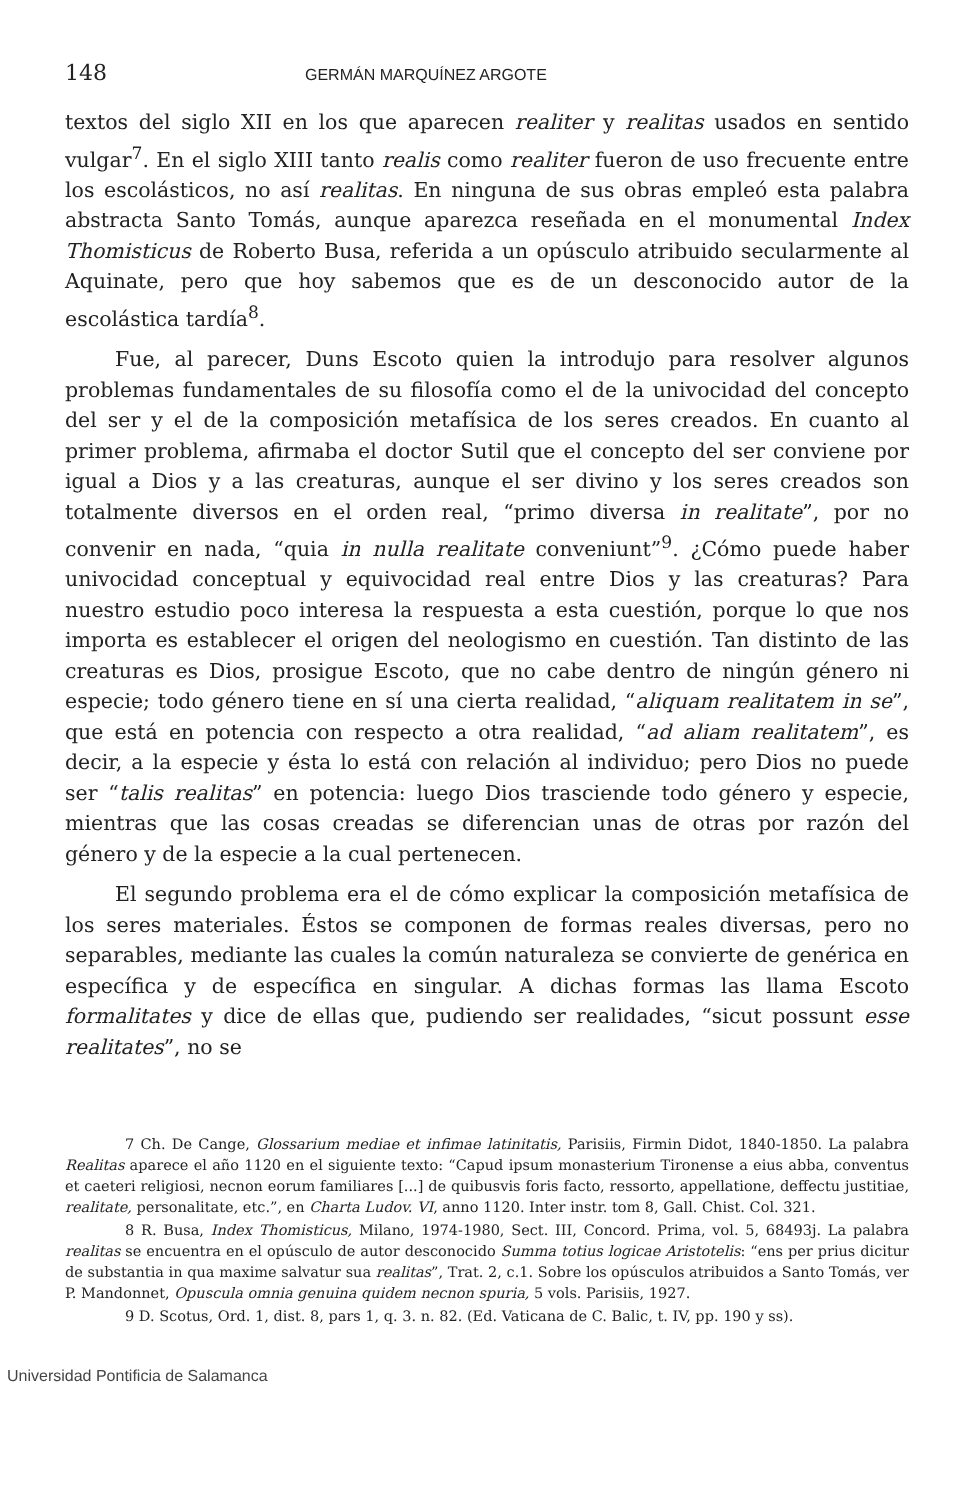148 GERMÁN MARQUÍNEZ ARGOTE
textos del siglo XII en los que aparecen realiter y realitas usados en sentido vulgar<sup>7</sup>. En el siglo XIII tanto realis como realiter fueron de uso frecuente entre los escolásticos, no así realitas. En ninguna de sus obras empleó esta palabra abstracta Santo Tomás, aunque aparezca reseñada en el monumental Index Thomisticus de Roberto Busa, referida a un opúsculo atribuido secularmente al Aquinate, pero que hoy sabemos que es de un desconocido autor de la escolástica tardía<sup>8</sup>.
Fue, al parecer, Duns Escoto quien la introdujo para resolver algunos problemas fundamentales de su filosofía como el de la univocidad del concepto del ser y el de la composición metafísica de los seres creados. En cuanto al primer problema, afirmaba el doctor Sutil que el concepto del ser conviene por igual a Dios y a las creaturas, aunque el ser divino y los seres creados son totalmente diversos en el orden real, “primo diversa in realitate”, por no convenir en nada, “quia in nulla realitate conveniunt”<sup>9</sup>. ¿Cómo puede haber univocidad conceptual y equivocidad real entre Dios y las creaturas? Para nuestro estudio poco interesa la respuesta a esta cuestión, porque lo que nos importa es establecer el origen del neologismo en cuestión. Tan distinto de las creaturas es Dios, prosigue Escoto, que no cabe dentro de ningún género ni especie; todo género tiene en sí una cierta realidad, “aliquam realitatem in se”, que está en potencia con respecto a otra realidad, “ad aliam realitatem”, es decir, a la especie y ésta lo está con relación al individuo; pero Dios no puede ser “talis realitas” en potencia: luego Dios trasciende todo género y especie, mientras que las cosas creadas se diferencian unas de otras por razón del género y de la especie a la cual pertenecen.
El segundo problema era el de cómo explicar la composición metafísica de los seres materiales. Éstos se componen de formas reales diversas, pero no separables, mediante las cuales la común naturaleza se convierte de genérica en específica y de específica en singular. A dichas formas las llama Escoto formalitates y dice de ellas que, pudiendo ser realidades, “sicut possunt esse realitates”, no se
7 Ch. De Cange, Glossarium mediae et infimae latinitatis, Parisiis, Firmin Didot, 1840-1850. La palabra Realitas aparece el año 1120 en el siguiente texto: “Capud ipsum monasterium Tironense a eius abba, conventus et caeteri religiosi, necnon eorum familiares [...] de quibusvis foris facto, ressorto, appellatione, deffectu justitiae, realitate, personalitate, etc.”, en Charta Ludov. VI, anno 1120. Inter instr. tom 8, Gall. Chist. Col. 321.
8 R. Busa, Index Thomisticus, Milano, 1974-1980, Sect. III, Concord. Prima, vol. 5, 68493j. La palabra realitas se encuentra en el opúsculo de autor desconocido Summa totius logicae Aristotelis: “ens per prius dicitur de substantia in qua maxime salvatur sua realitas”, Trat. 2, c.1. Sobre los opúsculos atribuidos a Santo Tomás, ver P. Mandonnet, Opuscula omnia genuina quidem necnon spuria, 5 vols. Parisiis, 1927.
9 D. Scotus, Ord. 1, dist. 8, pars 1, q. 3. n. 82. (Ed. Vaticana de C. Balic, t. IV, pp. 190 y ss).
Universidad Pontificia de Salamanca